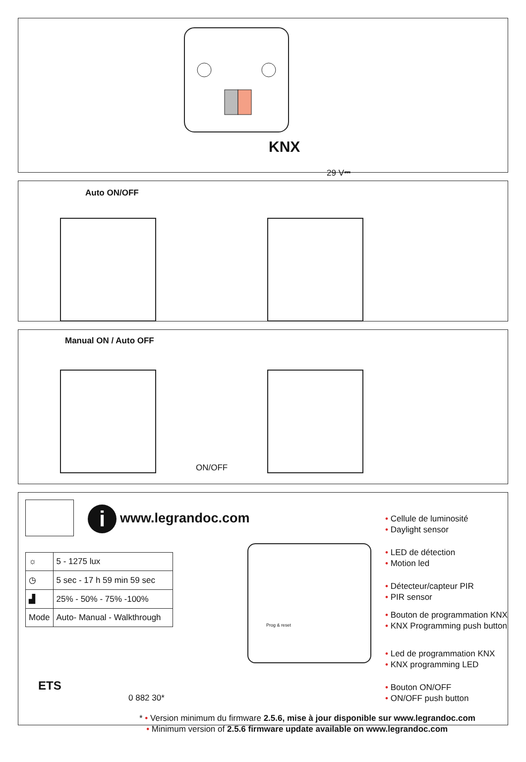KNX
29 V⎓
Auto ON/OFF
Manual ON / Auto OFF
ON/OFF
i www.legrandoc.com
| ☼ | 5 - 1275 lux |
| ◷ | 5 sec - 17 h 59 min 59 sec |
| ▟ | 25% - 50% - 75% -100% |
| Mode | Auto- Manual - Walkthrough |
ETS
0 882 30*
Prog & reset
• Cellule de luminosité
• Daylight sensor
• LED de détection
• Motion led
• Détecteur/capteur PIR
• PIR sensor
• Bouton de programmation KNX
• KNX Programming push button
• Led de programmation KNX
• KNX programming LED
• Bouton ON/OFF
• ON/OFF push button
* • Version minimum du firmware 2.5.6, mise à jour disponible sur www.legrandoc.com
• Minimum version of 2.5.6 firmware update available on www.legrandoc.com